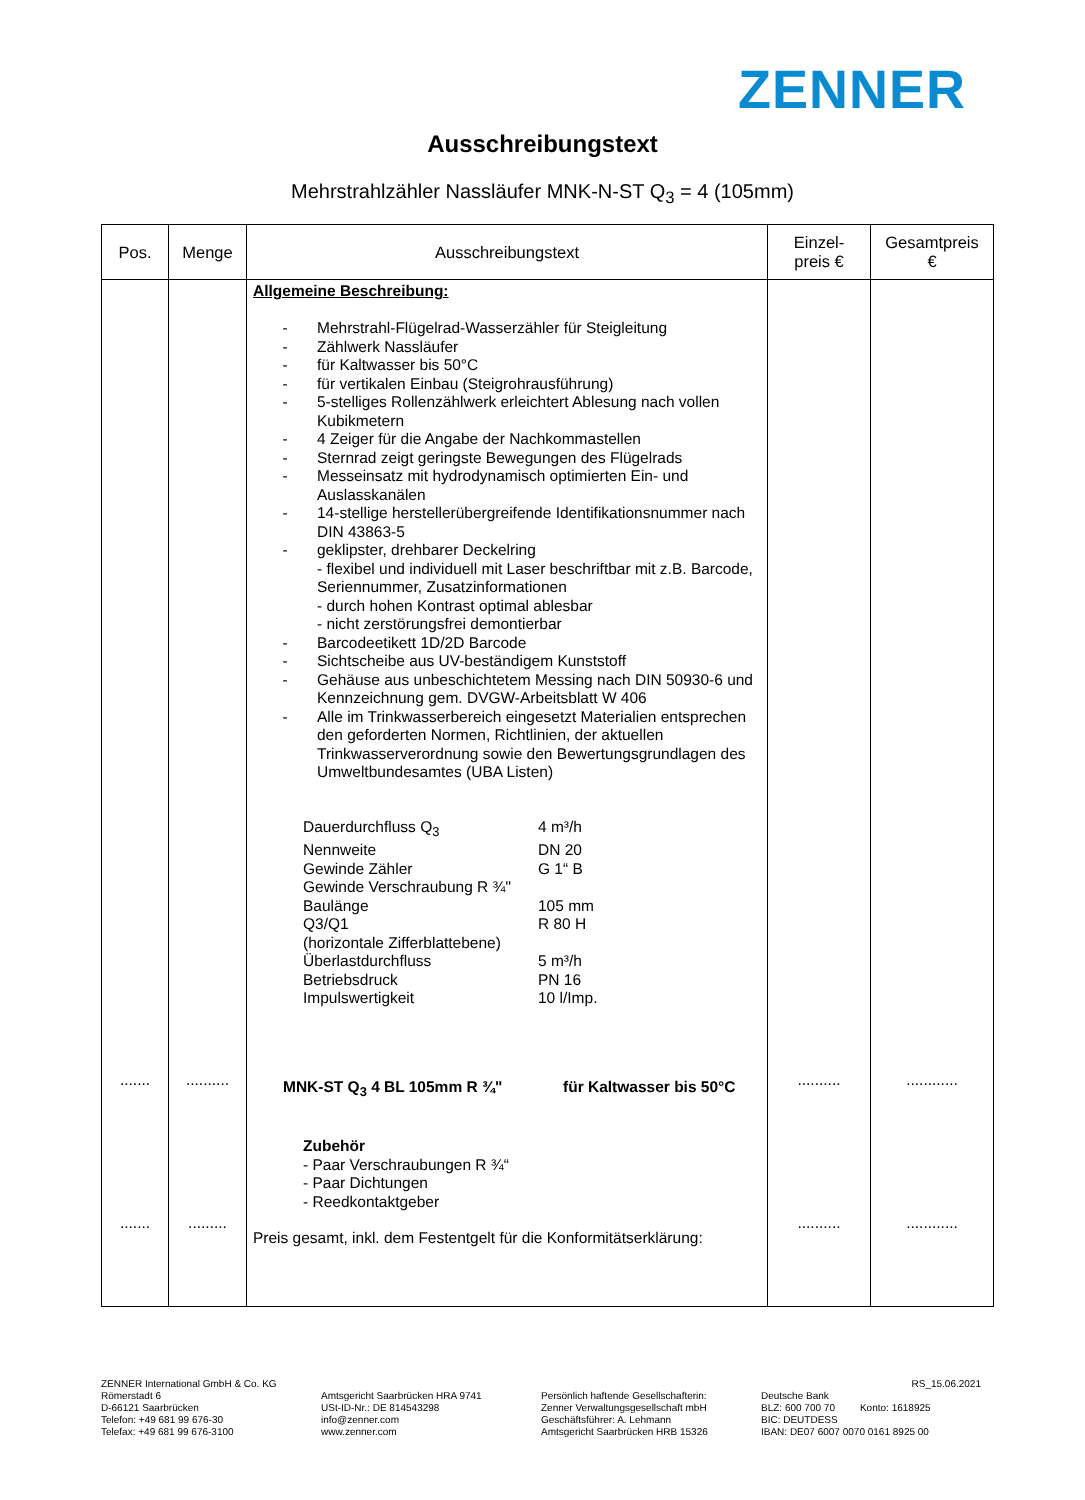ZENNER
Ausschreibungstext
Mehrstrahlzähler Nassläufer MNK-N-ST Q<sub>3</sub> = 4 (105mm)
| Pos. | Menge | Ausschreibungstext | Einzel- preis € | Gesamtpreis € |
| --- | --- | --- | --- | --- |
| ....... ....... | .......... ......... | Allgemeine Beschreibung: - Mehrstrahl-Flügelrad-Wasserzähler für Steigleitung - Zählwerk Nassläufer - für Kaltwasser bis 50°C - für vertikalen Einbau (Steigrohrausführung) - 5-stelliges Rollenzählwerk erleichtert Ablesung nach vollen Kubikmetern - 4 Zeiger für die Angabe der Nachkommastellen - Sternrad zeigt geringste Bewegungen des Flügelrads - Messeinsatz mit hydrodynamisch optimierten Ein- und Auslasskanälen - 14-stellige herstellerübergreifende Identifikationsnummer nach DIN 43863-5 - geklipster, drehbarer Deckelring - flexibel und individuell mit Laser beschriftbar mit z.B. Barcode, Seriennummer, Zusatzinformationen - durch hohen Kontrast optimal ablesbar - nicht zerstörungsfrei demontierbar - Barcodeetikett 1D/2D Barcode - Sichtscheibe aus UV-beständigem Kunststoff - Gehäuse aus unbeschichtetem Messing nach DIN 50930-6 und Kennzeichnung gem. DVGW-Arbeitsblatt W 406 - Alle im Trinkwasserbereich eingesetzt Materialien entsprechen den geforderten Normen, Richtlinien, der aktuellen Trinkwasserverordnung sowie den Bewertungsgrundlagen des Umweltbundesamtes (UBA Listen) / Dauerdurchfluss Q<sub>3</sub> / 4 m³/h / / Nennweite / DN 20 / / Gewinde Zähler / G 1“ B / / Gewinde Verschraubung R ¾" / / / Baulänge / 105 mm / / Q3/Q1 / R 80 H / / (horizontale Zifferblattebene) / / / Überlastdurchfluss / 5 m³/h / / Betriebsdruck / PN 16 / / Impulswertigkeit / 10 l/Imp. / MNK-ST Q<sub>3</sub> 4 BL 105mm R ¾" für Kaltwasser bis 50°C Zubehör - Paar Verschraubungen R ¾“ - Paar Dichtungen - Reedkontaktgeber Preis gesamt, inkl. dem Festentgelt für die Konformitätserklärung: | .......... .......... | ............ ............ |
ZENNER International GmbH & Co. KG
Römerstadt 6
D-66121 Saarbrücken
Telefon: +49 681 99 676-30
Telefax: +49 681 99 676-3100
Amtsgericht Saarbrücken HRA 9741
USt-ID-Nr.: DE 814543298
info@zenner.com
www.zenner.com
Persönlich haftende Gesellschafterin:
Zenner Verwaltungsgesellschaft mbH
Geschäftsführer: A. Lehmann
Amtsgericht Saarbrücken HRB 15326
RS_15.06.2021
Deutsche Bank
BLZ: 600 700 70 Konto: 1618925
BIC: DEUTDESS
IBAN: DE07 6007 0070 0161 8925 00